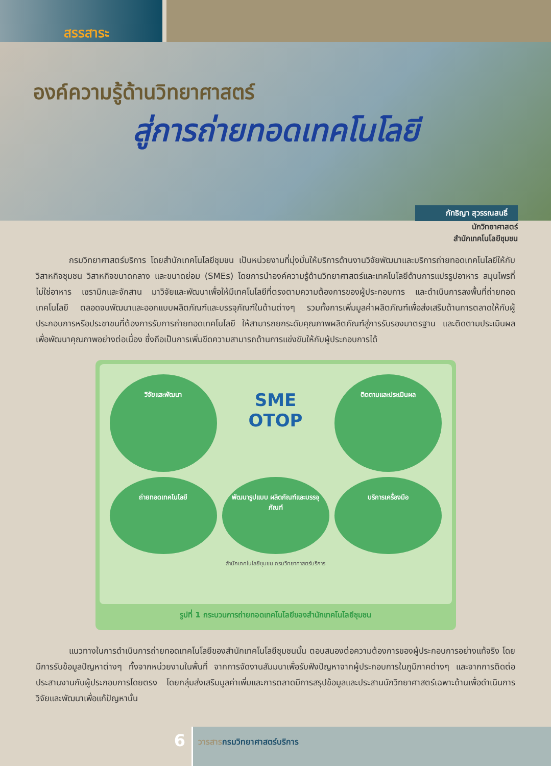สรรสาระ
องค์ความรู้ด้านวิทยาศาสตร์
สู่การถ่ายทอดเทคโนโลยี
ภัทธิญา สุวรรณสนธิ์
นักวิทยาศาสตร์
สำนักเทคโนโลยีชุมชน
กรมวิทยาศาสตร์บริการ โดยสำนักเทคโนโลยีชุมชน เป็นหน่วยงานที่มุ่งมั่นให้บริการด้านงานวิจัยพัฒนาและบริการถ่ายทอดเทคโนโลยีให้กับวิสาหกิจชุมชน วิสาหกิจขนาดกลาง และขนาดย่อม (SMEs) โดยการนำองค์ความรู้ด้านวิทยาศาสตร์และเทคโนโลยีด้านการแปรรูปอาหาร สมุนไพรที่ไม่ใช่อาหาร เซรามิกและจักสาน มาวิจัยและพัฒนาเพื่อให้มีเทคโนโลยีที่ตรงตามความต้องการของผู้ประกอบการ และดำเนินการลงพื้นที่ถ่ายทอดเทคโนโลยี ตลอดจนพัฒนาและออกแบบผลิตภัณฑ์และบรรจุภัณฑ์ในด้านต่างๆ รวมทั้งการเพิ่มมูลค่าผลิตภัณฑ์เพื่อส่งเสริมด้านการตลาดให้กับผู้ประกอบการหรือประชาชนที่ต้องการรับการถ่ายทอดเทคโนโลยี ให้สามารถยกระดับคุณภาพผลิตภัณฑ์สู่การรับรองมาตรฐาน และติดตามประเมินผลเพื่อพัฒนาคุณภาพอย่างต่อเนื่อง ซึ่งถือเป็นการเพิ่มขีดความสามารถด้านการแข่งขันให้กับผู้ประกอบการได้
วิจัยและพัฒนา
SME OTOP
ติดตามและประเมินผล
ถ่ายทอดเทคโนโลยี
พัฒนารูปแบบ ผลิตภัณฑ์และบรรจุภัณฑ์
บริการเครื่องมือ
สำนักเทคโนโลยีชุมชน กรมวิทยาศาสตร์บริการ
รูปที่ 1 กระบวนการถ่ายทอดเทคโนโลยีของสำนักเทคโนโลยีชุมชน
แนวทางในการดำเนินการถ่ายทอดเทคโนโลยีของสำนักเทคโนโลยีชุมชนนั้น ตอบสนองต่อความต้องการของผู้ประกอบการอย่างแท้จริง โดยมีการรับข้อมูลปัญหาต่างๆ ทั้งจากหน่วยงานในพื้นที่ จากการจัดงานสัมมนาเพื่อรับฟังปัญหาจากผู้ประกอบการในภูมิภาคต่างๆ และจากการติดต่อประสานงานกับผู้ประกอบการโดยตรง โดยกลุ่มส่งเสริมมูลค่าเพิ่มและการตลาดมีการสรุปข้อมูลและประสานนักวิทยาศาสตร์เฉพาะด้านเพื่อดำเนินการวิจัยและพัฒนาเพื่อแก้ปัญหานั้น
6
วารสารกรมวิทยาศาสตร์บริการ